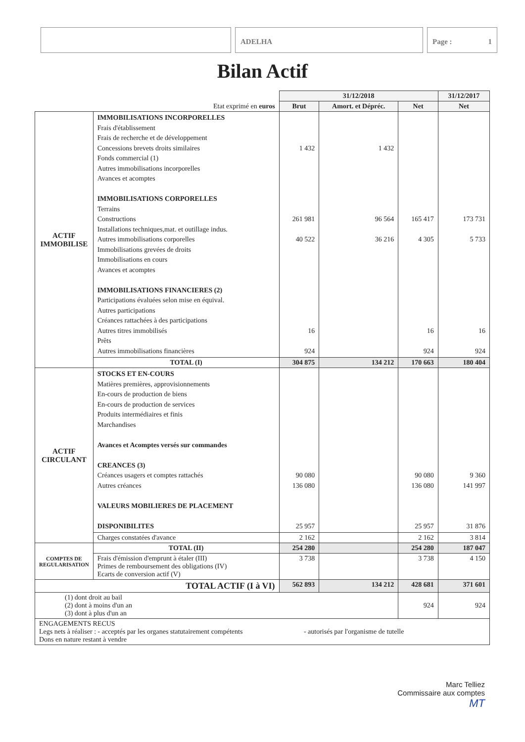ADELHA Page : 1
Bilan Actif
| | | 31/12/2018 | | | 31/12/2017 |
| Etat exprimé en euros | | Brut | Amort. et Dépréc. | Net | Net |
| ACTIF IMMOBILISE | IMMOBILISATIONS INCORPORELLES Frais d'établissement Frais de recherche et de développement Concessions brevets droits similaires Fonds commercial (1) Autres immobilisations incorporelles Avances et acomptes IMMOBILISATIONS CORPORELLES Terrains Constructions Installations techniques,mat. et outillage indus. Autres immobilisations corporelles Immobilisations grevées de droits Immobilisations en cours Avances et acomptes IMMOBILISATIONS FINANCIERES (2) Participations évaluées selon mise en équival. Autres participations Créances rattachées à des participations Autres titres immobilisés Prêts Autres immobilisations financières | 1 432 261 981 40 522 16 924 | 1 432 96 564 36 216 | 165 417 4 305 16 924 | 173 731 5 733 16 924 |
| | TOTAL (I) | 304 875 | 134 212 | 170 663 | 180 404 |
| ACTIF CIRCULANT | STOCKS ET EN-COURS Matières premières, approvisionnements En-cours de production de biens En-cours de production de services Produits intermédiaires et finis Marchandises Avances et Acomptes versés sur commandes CREANCES (3) Créances usagers et comptes rattachés Autres créances VALEURS MOBILIERES DE PLACEMENT DISPONIBILITES | 90 080 136 080 25 957 | | 90 080 136 080 25 957 | 9 360 141 997 31 876 |
| | Charges constatées d'avance | 2 162 | | 2 162 | 3 814 |
| COMPTES DE REGULARISATION | TOTAL (II) | 254 280 | | 254 280 | 187 047 |
| | Frais d'émission d'emprunt à étaler (III) Primes de remboursement des obligations (IV) Ecarts de conversion actif (V) | 3 738 | | 3 738 | 4 150 |
| TOTAL ACTIF (I à VI) | | 562 893 | 134 212 | 428 681 | 371 601 |
| (1) dont droit au bail (2) dont à moins d'un an (3) dont à plus d'un an | | | | 924 | 924 |
| ENGAGEMENTS RECUS Legs nets à réaliser : - acceptés par les organes statutairement compétents - autorisés par l'organisme de tutelle Dons en nature restant à vendre | | | | | |
Marc Telliez
Commissaire aux comptes
MT